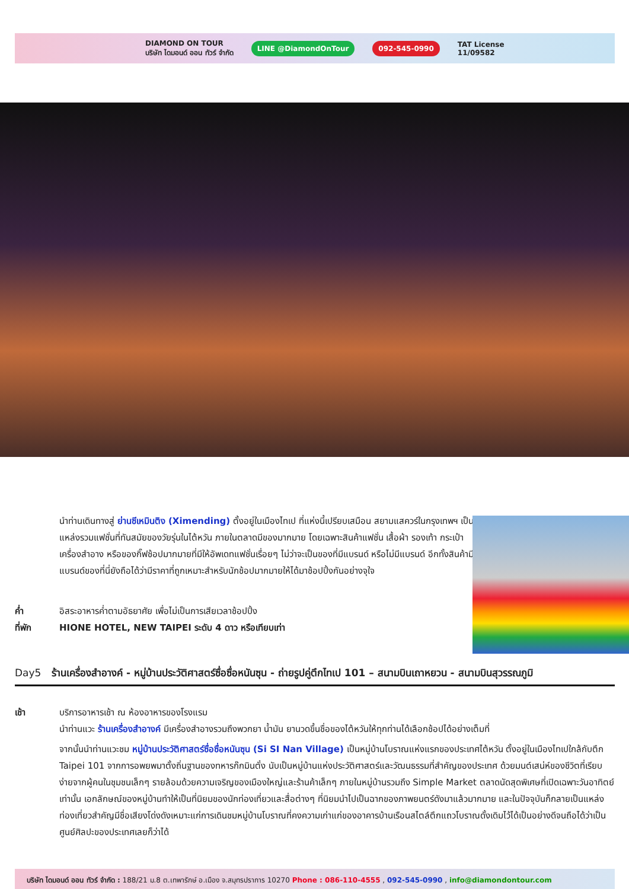DIAMOND ON TOUR
บริษัท ไดมอนด์ ออน ทัวร์ จำกัด LINE @DiamondOnTour 092-545-0990 TAT License
11/09582
นำท่านเดินทางสู่ ย่านซีเหมินติง (Ximending) ตั้งอยู่ในเมืองไทเป ที่แห่งนี้เปรียบเสมือน สยามแสควร์ในกรุงเทพฯ เป็นแหล่งรวมแฟชั่นที่ทันสมัยของวัยรุ่นในไต้หวัน ภายในตลาดมีของมากมาย โดยเฉพาะสินค้าแฟชั่น เสื้อผ้า รองเท้า กระเป๋า เครื่องสำอาง หรือของกิ๊ฟช้อปมากมายที่มีให้อัพเดทแฟชั่นเรื่อยๆ ไม่ว่าจะเป็นของที่มีแบรนด์ หรือไม่มีแบรนด์ อีกทั้งสินค้ามีแบรนด์ของที่นี่ยังถือได้ว่ามีราคาที่ถูกเหมาะสำหรับนักช้อปมากมายให้ได้มาช้อปปิ้งกันอย่างจุใจ
ค่ำ อิสระอาหารค่ำตามอัธยาศัย เพื่อไม่เป็นการเสียเวลาช้อปปิ้ง
ที่พัก HIONE HOTEL, NEW TAIPEI ระดับ 4 ดาว หรือเทียบเท่า
Day5 ร้านเครื่องสำอางค์ - หมู่บ้านประวัติศาสตร์ซื่อซื่อหนันซุน - ถ่ายรูปคู่ตึกไทเป 101 – สนามบินเถาหยวน - สนามบินสุวรรณภูมิ
เช้า บริการอาหารเช้า ณ ห้องอาหารของโรงแรม
นำท่านแวะ ร้านเครื่องสำอางค์ มีเครื่องสำอางรวมถึงพวกยา น้ำมัน ยานวดขึ้นชื่อของไต้หวันให้ทุกท่านได้เลือกช้อปได้อย่างเต็มที่
จากนั้นนำท่านแวะชม หมู่บ้านประวัติศาสตร์ซื่อซื่อหนันซุน (Si SI Nan Village) เป็นหมู่บ้านโบราณแห่งแรกของประเทศไต้หวัน ตั้งอยู่ในเมืองไทเปใกล้กับตึก Taipei 101 จากการอพยพมาตั้งถิ่นฐานของทหารก๊กมินตั๋ง นับเป็นหมู่บ้านแห่งประวัติศาสตร์และวัฒนธรรมที่สำคัญของประเทศ ด้วยมนต์เสน่ห์ของชีวิตที่เรียบง่ายจากผู้คนในชุมชนเล็กๆ รายล้อมด้วยความเจริญของเมืองใหญ่และร้านค้าเล็กๆ ภายในหมู่บ้านรวมถึง Simple Market ตลาดนัดสุดพิเศษที่เปิดเฉพาะวันอาทิตย์เท่านั้น เอกลักษณ์ของหมู่บ้านทำให้เป็นที่นิยมของนักท่องเที่ยวและสื่อต่างๆ ที่นิยมนำไปเป็นฉากของภาพยนตร์ดังมาแล้วมากมาย และในปัจจุบันก็กลายเป็นแหล่งท่องเที่ยวสำคัญมีชื่อเสียงโด่งดังเหมาะแก่การเดินชมหมู่บ้านโบราณที่คงความเก่าแก่ของอาคารบ้านเรือนสไตล์ตึกแถวโบราณดั้งเดิมไว้ได้เป็นอย่างดีจนถือได้ว่าเป็นศูนย์ศิลปะของประเทศเลยก็ว่าได้
บริษัท ไดมอนด์ ออน ทัวร์ จำกัด : 188/21 ม.8 ต.เทพารักษ์ อ.เมือง จ.สมุทรปราการ 10270 Phone : 086-110-4555 , 092-545-0990 , info@diamondontour.com